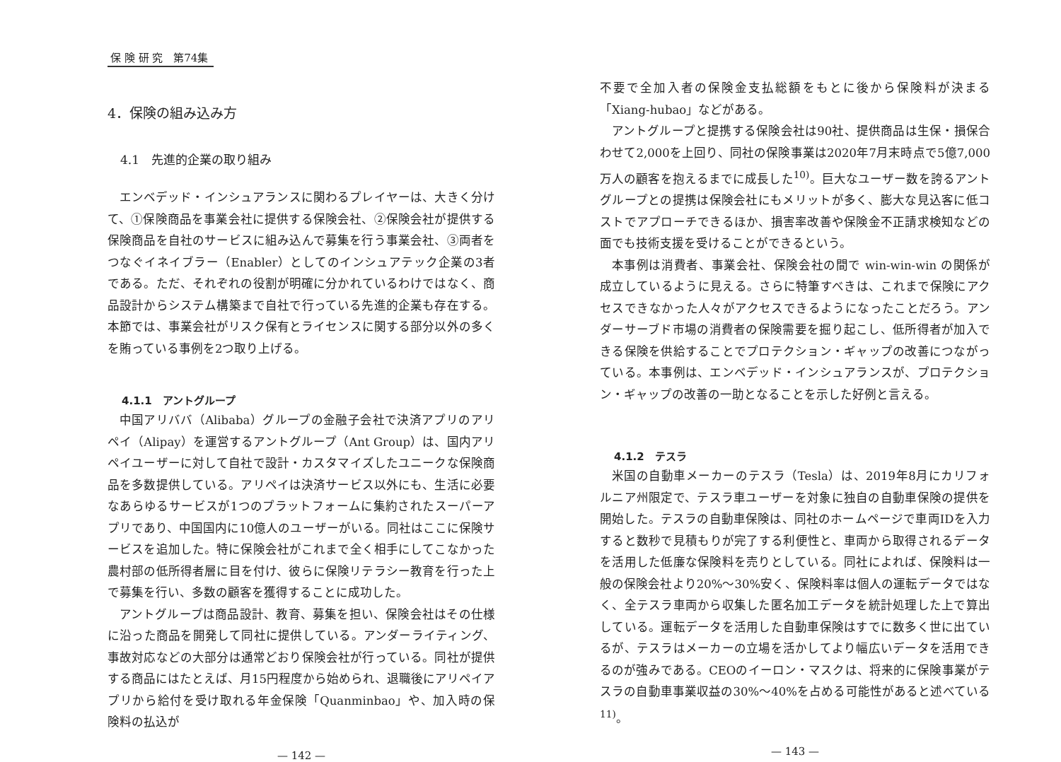保 険 研 究　第74集
4．保険の組み込み方
4.1　先進的企業の取り組み
エンベデッド・インシュアランスに関わるプレイヤーは、大きく分けて、①保険商品を事業会社に提供する保険会社、②保険会社が提供する保険商品を自社のサービスに組み込んで募集を行う事業会社、③両者をつなぐイネイブラー（Enabler）としてのインシュアテック企業の3者である。ただ、それぞれの役割が明確に分かれているわけではなく、商品設計からシステム構築まで自社で行っている先進的企業も存在する。本節では、事業会社がリスク保有とライセンスに関する部分以外の多くを賄っている事例を2つ取り上げる。
4.1.1　アントグループ
中国アリババ（Alibaba）グループの金融子会社で決済アプリのアリペイ（Alipay）を運営するアントグループ（Ant Group）は、国内アリペイユーザーに対して自社で設計・カスタマイズしたユニークな保険商品を多数提供している。アリペイは決済サービス以外にも、生活に必要なあらゆるサービスが1つのプラットフォームに集約されたスーパーアプリであり、中国国内に10億人のユーザーがいる。同社はここに保険サービスを追加した。特に保険会社がこれまで全く相手にしてこなかった農村部の低所得者層に目を付け、彼らに保険リテラシー教育を行った上で募集を行い、多数の顧客を獲得することに成功した。
アントグループは商品設計、教育、募集を担い、保険会社はその仕様に沿った商品を開発して同社に提供している。アンダーライティング、事故対応などの大部分は通常どおり保険会社が行っている。同社が提供する商品にはたとえば、月15円程度から始められ、退職後にアリペイアプリから給付を受け取れる年金保険「Quanminbao」や、加入時の保険料の払込が
— 142 —
不要で全加入者の保険金支払総額をもとに後から保険料が決まる「Xiang-hubao」などがある。
アントグループと提携する保険会社は90社、提供商品は生保・損保合わせて2,000を上回り、同社の保険事業は2020年7月末時点で5億7,000万人の顧客を抱えるまでに成長した<sup>10)</sup>。巨大なユーザー数を誇るアントグループとの提携は保険会社にもメリットが多く、膨大な見込客に低コストでアプローチできるほか、損害率改善や保険金不正請求検知などの面でも技術支援を受けることができるという。
本事例は消費者、事業会社、保険会社の間で win-win-win の関係が成立しているように見える。さらに特筆すべきは、これまで保険にアクセスできなかった人々がアクセスできるようになったことだろう。アンダーサーブド市場の消費者の保険需要を掘り起こし、低所得者が加入できる保険を供給することでプロテクション・ギャップの改善につながっている。本事例は、エンベデッド・インシュアランスが、プロテクション・ギャップの改善の一助となることを示した好例と言える。
4.1.2　テスラ
米国の自動車メーカーのテスラ（Tesla）は、2019年8月にカリフォルニア州限定で、テスラ車ユーザーを対象に独自の自動車保険の提供を開始した。テスラの自動車保険は、同社のホームページで車両IDを入力すると数秒で見積もりが完了する利便性と、車両から取得されるデータを活用した低廉な保険料を売りとしている。同社によれば、保険料は一般の保険会社より20%～30%安く、保険料率は個人の運転データではなく、全テスラ車両から収集した匿名加工データを統計処理した上で算出している。運転データを活用した自動車保険はすでに数多く世に出ているが、テスラはメーカーの立場を活かしてより幅広いデータを活用できるのが強みである。CEOのイーロン・マスクは、将来的に保険事業がテスラの自動車事業収益の30%～40%を占める可能性があると述べている<sup>11)</sup>。
— 143 —